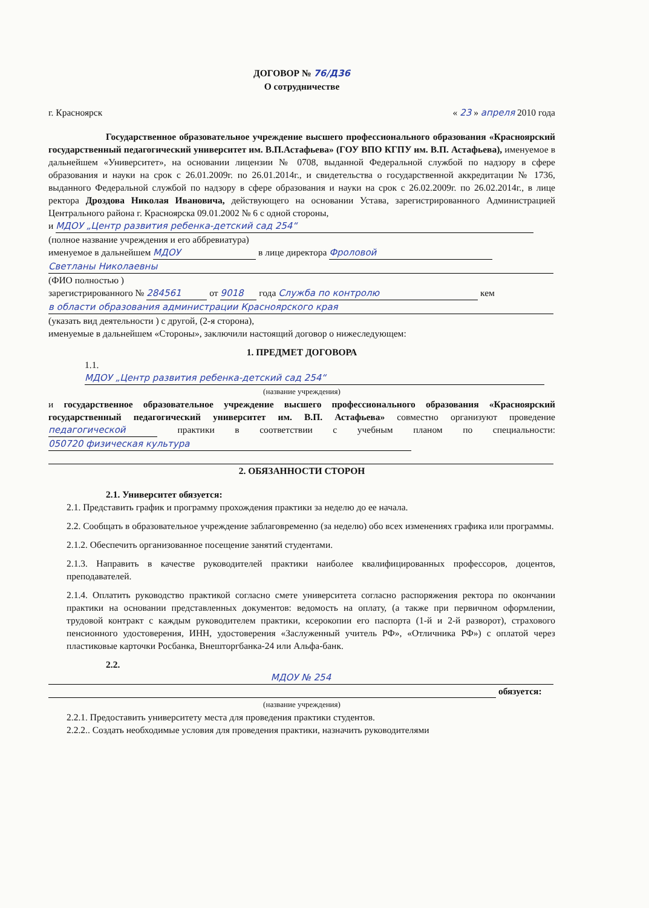ДОГОВОР № 76/Д36
О сотрудничестве
г. Красноярск « 23 » апреля 2010 года
Государственное образовательное учреждение высшего профессионального образования «Красноярский государственный педагогический университет им. В.П.Астафьева» (ГОУ ВПО КГПУ им. В.П. Астафьева), именуемое в дальнейшем «Университет», на основании лицензии № 0708, выданной Федеральной службой по надзору в сфере образования и науки на срок с 26.01.2009г. по 26.01.2014г., и свидетельства о государственной аккредитации № 1736, выданного Федеральной службой по надзору в сфере образования и науки на срок с 26.02.2009г. по 26.02.2014г., в лице ректора Дроздова Николая Ивановича, действующего на основании Устава, зарегистрированного Администрацией Центрального района г. Красноярска 09.01.2002 № 6 с одной стороны,
и МДОУ „Центр развития ребенка-детский сад 254“
(полное название учреждения и его аббревиатура)
именуемое в дальнейшем МДОУ в лице директора Фроловой
Светланы Николаевны
(ФИО полностью )
зарегистрированного № 284561 от 9018 года Служба по контролю кем
в области образования администрации Красноярского края
(указать вид деятельности ) с другой, (2-я сторона),
именуемые в дальнейшем «Стороны», заключили настоящий договор о нижеследующем:
1. ПРЕДМЕТ ДОГОВОРА
1.1. МДОУ „Центр развития ребенка-детский сад 254“
(название учреждения)
и государственное образовательное учреждение высшего профессионального образования «Красноярский государственный педагогический университет им. В.П. Астафьева» совместно организуют проведение педагогической практики в соответствии с учебным планом по специальности: 050720 физическая культура
2. ОБЯЗАННОСТИ СТОРОН
2.1. Университет обязуется:
2.1. Представить график и программу прохождения практики за неделю до ее начала.
2.2. Сообщать в образовательное учреждение заблаговременно (за неделю) обо всех изменениях графика или программы.
2.1.2. Обеспечить организованное посещение занятий студентами.
2.1.3. Направить в качестве руководителей практики наиболее квалифицированных профессоров, доцентов, преподавателей.
2.1.4. Оплатить руководство практикой согласно смете университета согласно распоряжения ректора по окончании практики на основании представленных документов: ведомость на оплату, (а также при первичном оформлении, трудовой контракт с каждым руководителем практики, ксерокопии его паспорта (1-й и 2-й разворот), страхового пенсионного удостоверения, ИНН, удостоверения «Заслуженный учитель РФ», «Отличника РФ») с оплатой через пластиковые карточки Росбанка, Внешторгбанка-24 или Альфа-банк.
2.2.
МДОУ № 254
обязуется:
(название учреждения)
2.2.1. Предоставить университету места для проведения практики студентов.
2.2.2.. Создать необходимые условия для проведения практики, назначить руководителями